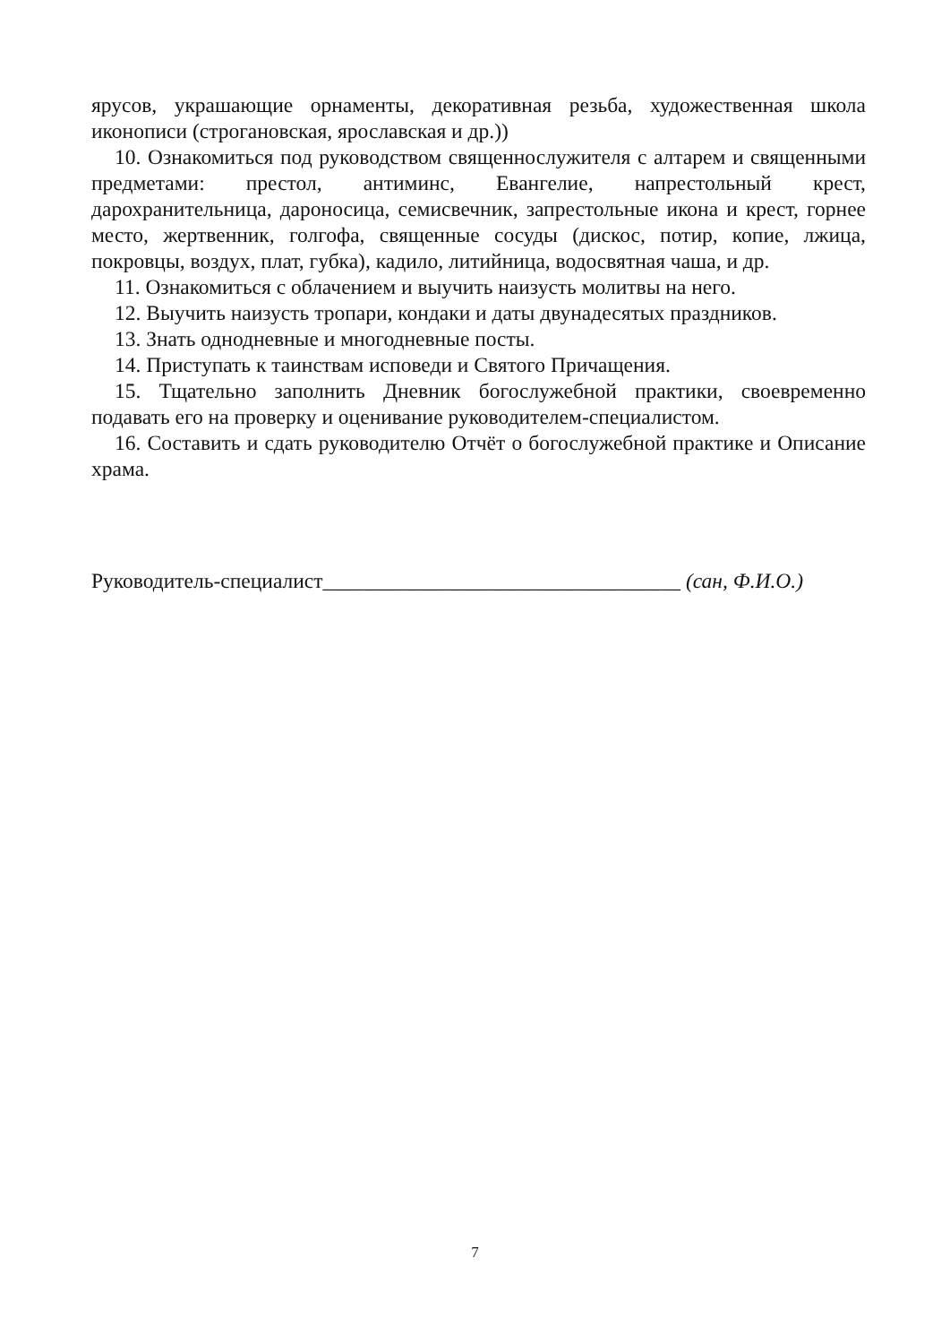ярусов, украшающие орнаменты, декоративная резьба, художественная школа иконописи (строгановская, ярославская и др.))
10. Ознакомиться под руководством священнослужителя с алтарем и священными предметами: престол, антиминс, Евангелие, напрестольный крест, дарохранительница, дароносица, семисвечник, запрестольные икона и крест, горнее место, жертвенник, голгофа, священные сосуды (дискос, потир, копие, лжица, покровцы, воздух, плат, губка), кадило, литийница, водосвятная чаша, и др.
11. Ознакомиться с облачением и выучить наизусть молитвы на него.
12. Выучить наизусть тропари, кондаки и даты двунадесятых праздников.
13. Знать однодневные и многодневные посты.
14. Приступать к таинствам исповеди и Святого Причащения.
15. Тщательно заполнить Дневник богослужебной практики, своевременно подавать его на проверку и оценивание руководителем-специалистом.
16. Составить и сдать руководителю Отчёт о богослужебной практике и Описание храма.
Руководитель-специалист__________________________________ (сан, Ф.И.О.)
7